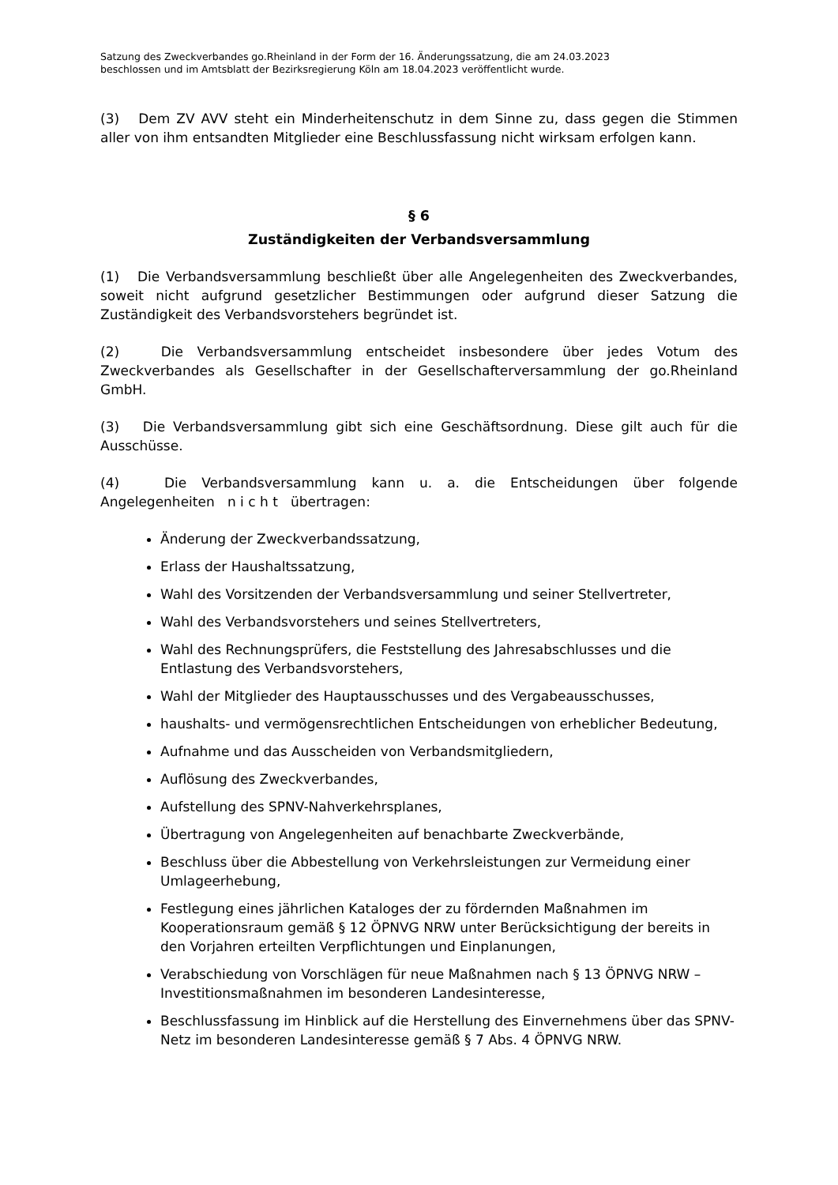Satzung des Zweckverbandes go.Rheinland in der Form der 16. Änderungssatzung, die am 24.03.2023
beschlossen und im Amtsblatt der Bezirksregierung Köln am 18.04.2023 veröffentlicht wurde.
(3) Dem ZV AVV steht ein Minderheitenschutz in dem Sinne zu, dass gegen die Stimmen aller von ihm entsandten Mitglieder eine Beschlussfassung nicht wirksam erfolgen kann.
§ 6
Zuständigkeiten der Verbandsversammlung
(1) Die Verbandsversammlung beschließt über alle Angelegenheiten des Zweck­verbandes, soweit nicht aufgrund gesetzlicher Bestimmungen oder aufgrund dieser Satzung die Zuständigkeit des Verbandsvorstehers begründet ist.
(2) Die Verbandsversammlung entscheidet insbesondere über jedes Votum des Zweckverbandes als Gesellschafter in der Gesellschafterversammlung der go.Rheinland GmbH.
(3) Die Verbandsversammlung gibt sich eine Geschäftsordnung. Diese gilt auch für die Ausschüsse.
(4) Die Verbandsversammlung kann u. a. die Entscheidungen über folgende Angelegenheiten n i c h t übertragen:
Änderung der Zweckverbandssatzung,
Erlass der Haushaltssatzung,
Wahl des Vorsitzenden der Verbandsversammlung und seiner Stellvertreter,
Wahl des Verbandsvorstehers und seines Stellvertreters,
Wahl des Rechnungsprüfers, die Feststellung des Jahresabschlusses und die Entlastung des Verbandsvorstehers,
Wahl der Mitglieder des Hauptausschusses und des Vergabeausschusses,
haushalts- und vermögensrechtlichen Entscheidungen von erheblicher Bedeutung,
Aufnahme und das Ausscheiden von Verbandsmitgliedern,
Auflösung des Zweckverbandes,
Aufstellung des SPNV-Nahverkehrsplanes,
Übertragung von Angelegenheiten auf benachbarte Zweckverbände,
Beschluss über die Abbestellung von Verkehrsleistungen zur Vermeidung einer Umlageerhebung,
Festlegung eines jährlichen Kataloges der zu fördernden Maßnahmen im Kooperationsraum gemäß § 12 ÖPNVG NRW unter Berücksichtigung der bereits in den Vorjahren erteilten Verpflichtungen und Einplanungen,
Verabschiedung von Vorschlägen für neue Maßnahmen nach § 13 ÖPNVG NRW – Investitionsmaßnahmen im besonderen Landesinteresse,
Beschlussfassung im Hinblick auf die Herstellung des Einvernehmens über das SPNV-Netz im besonderen Landesinteresse gemäß § 7 Abs. 4 ÖPNVG NRW.